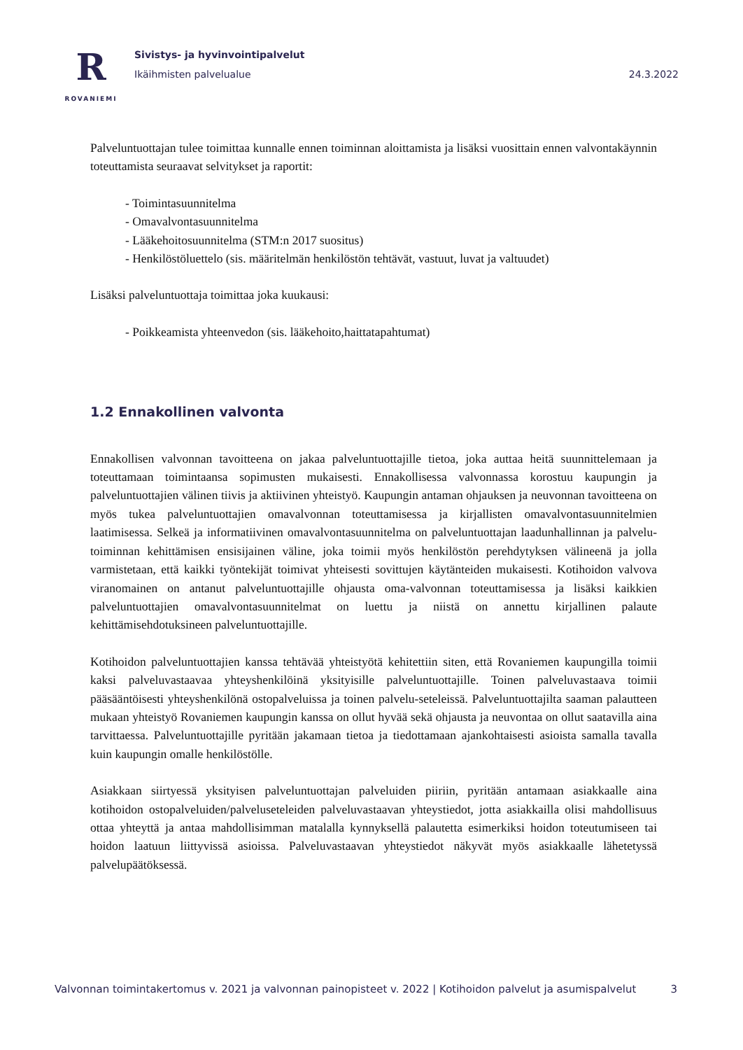R
ROVANIEMI
Sivistys- ja hyvinvointipalvelut
Ikäihmisten palvelualue
24.3.2022
Palveluntuottajan tulee toimittaa kunnalle ennen toiminnan aloittamista ja lisäksi vuosittain ennen valvontakäynnin toteuttamista seuraavat selvitykset ja raportit:
- Toimintasuunnitelma
- Omavalvontasuunnitelma
- Lääkehoitosuunnitelma (STM:n 2017 suositus)
- Henkilöstöluettelo (sis. määritelmän henkilöstön tehtävät, vastuut, luvat ja valtuudet)
Lisäksi palveluntuottaja toimittaa joka kuukausi:
- Poikkeamista yhteenvedon (sis. lääkehoito,haittatapahtumat)
1.2 Ennakollinen valvonta
Ennakollisen valvonnan tavoitteena on jakaa palveluntuottajille tietoa, joka auttaa heitä suunnittelemaan ja toteuttamaan toimintaansa sopimusten mukaisesti. Ennakollisessa valvonnassa korostuu kaupungin ja palveluntuottajien välinen tiivis ja aktiivinen yhteistyö. Kaupungin antaman ohjauksen ja neuvonnan tavoitteena on myös tukea palveluntuottajien omavalvonnan toteuttamisessa ja kirjallisten omavalvontasuunnitelmien laatimisessa. Selkeä ja informatiivinen omavalvontasuunnitelma on palveluntuottajan laadunhallinnan ja palvelu-toiminnan kehittämisen ensisijainen väline, joka toimii myös henkilöstön perehdytyksen välineenä ja jolla varmistetaan, että kaikki työntekijät toimivat yhteisesti sovittujen käytänteiden mukaisesti. Kotihoidon valvova viranomainen on antanut palveluntuottajille ohjausta oma-valvonnan toteuttamisessa ja lisäksi kaikkien palveluntuottajien omavalvontasuunnitelmat on luettu ja niistä on annettu kirjallinen palaute kehittämisehdotuksineen palveluntuottajille.
Kotihoidon palveluntuottajien kanssa tehtävää yhteistyötä kehitettiin siten, että Rovaniemen kaupungilla toimii kaksi palveluvastaavaa yhteyshenkilöinä yksityisille palveluntuottajille. Toinen palveluvastaava toimii pääsääntöisesti yhteyshenkilönä ostopalveluissa ja toinen palvelu-seteleissä. Palveluntuottajilta saaman palautteen mukaan yhteistyö Rovaniemen kaupungin kanssa on ollut hyvää sekä ohjausta ja neuvontaa on ollut saatavilla aina tarvittaessa. Palveluntuottajille pyritään jakamaan tietoa ja tiedottamaan ajankohtaisesti asioista samalla tavalla kuin kaupungin omalle henkilöstölle.
Asiakkaan siirtyessä yksityisen palveluntuottajan palveluiden piiriin, pyritään antamaan asiakkaalle aina kotihoidon ostopalveluiden/palveluseteleiden palveluvastaavan yhteystiedot, jotta asiakkailla olisi mahdollisuus ottaa yhteyttä ja antaa mahdollisimman matalalla kynnyksellä palautetta esimerkiksi hoidon toteutumiseen tai hoidon laatuun liittyvissä asioissa. Palveluvastaavan yhteystiedot näkyvät myös asiakkaalle lähetetyssä palvelupäätöksessä.
Valvonnan toimintakertomus v. 2021 ja valvonnan painopisteet v. 2022 | Kotihoidon palvelut ja asumispalvelut 3